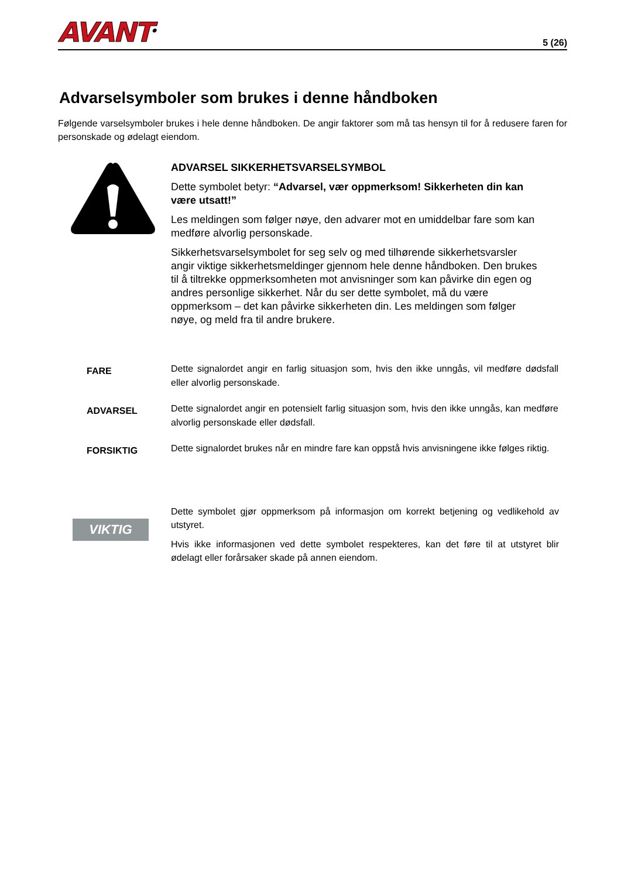AVANT<sup>®</sup>
5 (26)
Advarselsymboler som brukes i denne håndboken
Følgende varselsymboler brukes i hele denne håndboken. De angir faktorer som må tas hensyn til for å redusere faren for personskade og ødelagt eiendom.
ADVARSEL SIKKERHETSVARSELSYMBOL
Dette symbolet betyr: “Advarsel, vær oppmerksom! Sikkerheten din kan være utsatt!”
Les meldingen som følger nøye, den advarer mot en umiddelbar fare som kan medføre alvorlig personskade.
Sikkerhetsvarselsymbolet for seg selv og med tilhørende sikkerhetsvarsler angir viktige sikkerhetsmeldinger gjennom hele denne håndboken. Den brukes til å tiltrekke oppmerksomheten mot anvisninger som kan påvirke din egen og andres personlige sikkerhet. Når du ser dette symbolet, må du være oppmerksom – det kan påvirke sikkerheten din. Les meldingen som følger nøye, og meld fra til andre brukere.
FARE
Dette signalordet angir en farlig situasjon som, hvis den ikke unngås, vil medføre dødsfall eller alvorlig personskade.
ADVARSEL
Dette signalordet angir en potensielt farlig situasjon som, hvis den ikke unngås, kan medføre alvorlig personskade eller dødsfall.
FORSIKTIG
Dette signalordet brukes når en mindre fare kan oppstå hvis anvisningene ikke følges riktig.
VIKTIG
Dette symbolet gjør oppmerksom på informasjon om korrekt betjening og vedlikehold av utstyret.
Hvis ikke informasjonen ved dette symbolet respekteres, kan det føre til at utstyret blir ødelagt eller forårsaker skade på annen eiendom.